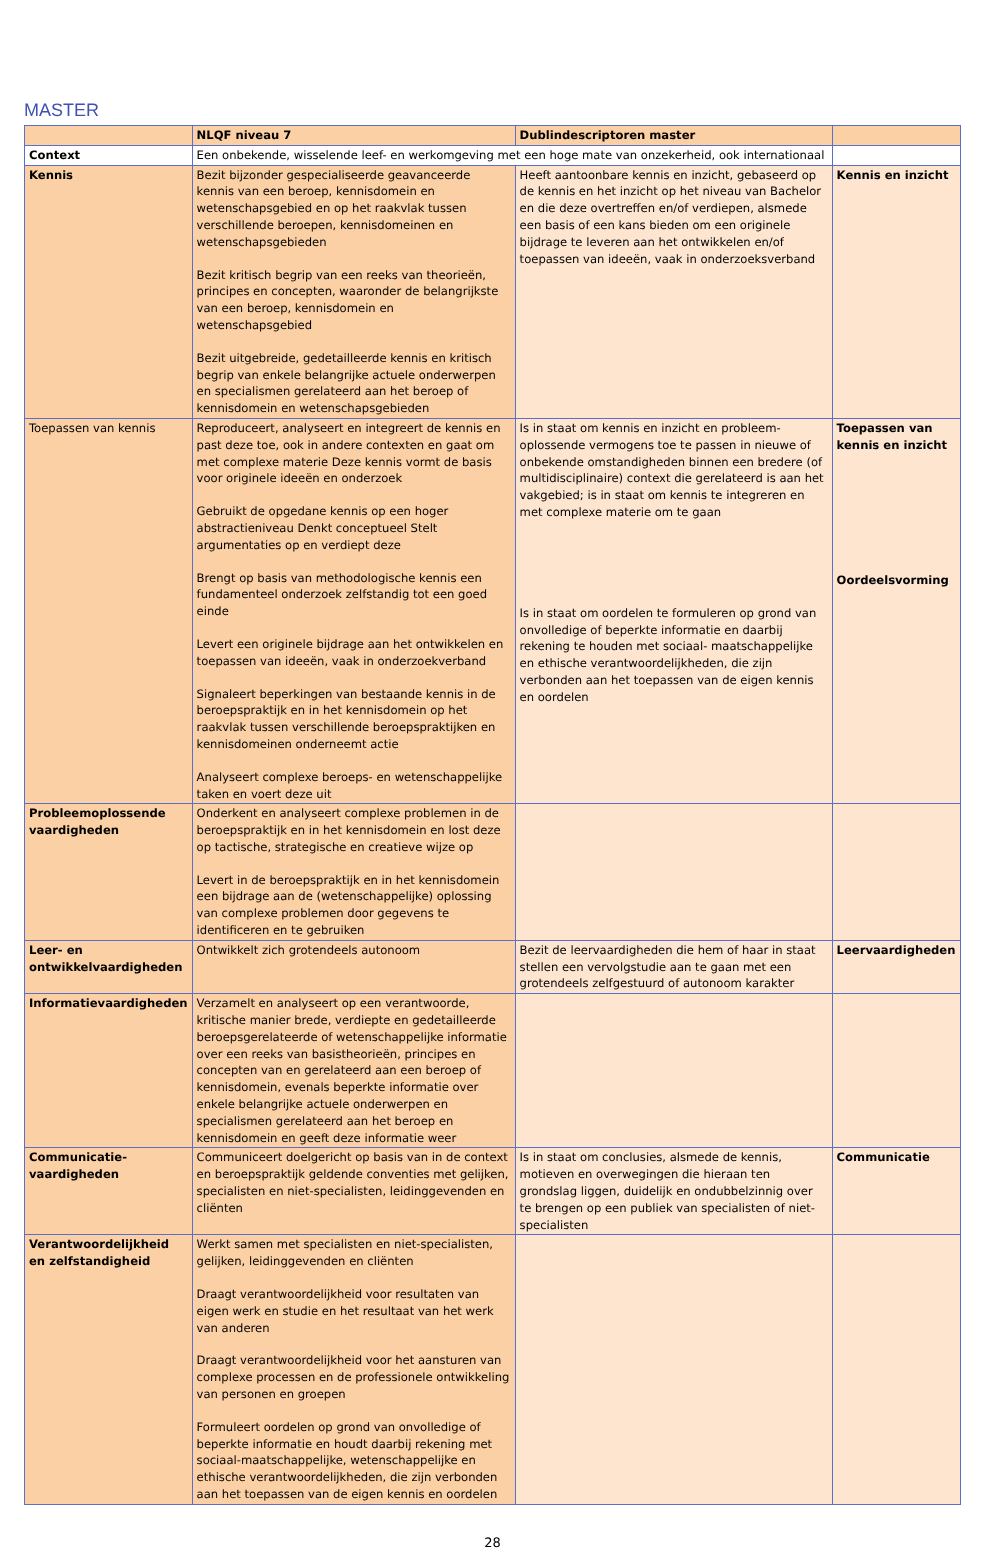MASTER
| | NLQF niveau 7 | Dublindescriptoren master | |
| --- | --- | --- | --- |
| Context | Een onbekende, wisselende leef- en werkomgeving met een hoge mate van onzekerheid, ook internationaal | | |
| Kennis | Bezit bijzonder gespecialiseerde geavanceerde kennis van een beroep, kennisdomein en wetenschapsgebied en op het raakvlak tussen verschillende beroepen, kennisdomeinen en wetenschapsgebieden Bezit kritisch begrip van een reeks van theorieën, principes en concepten, waaronder de belangrijkste van een beroep, kennisdomein en wetenschapsgebied Bezit uitgebreide, gedetailleerde kennis en kritisch begrip van enkele belangrijke actuele onderwerpen en specialismen gerelateerd aan het beroep of kennisdomein en wetenschapsgebieden | Heeft aantoonbare kennis en inzicht, gebaseerd op de kennis en het inzicht op het niveau van Bachelor en die deze overtreffen en/of verdiepen, alsmede een basis of een kans bieden om een originele bijdrage te leveren aan het ontwikkelen en/of toepassen van ideeën, vaak in onderzoeksverband | Kennis en inzicht |
| Toepassen van kennis | Reproduceert, analyseert en integreert de kennis en past deze toe, ook in andere contexten en gaat om met complexe materie Deze kennis vormt de basis voor originele ideeën en onderzoek Gebruikt de opgedane kennis op een hoger abstractieniveau Denkt conceptueel Stelt argumentaties op en verdiept deze Brengt op basis van methodologische kennis een fundamenteel onderzoek zelfstandig tot een goed einde Levert een originele bijdrage aan het ontwikkelen en toepassen van ideeën, vaak in onderzoekverband Signaleert beperkingen van bestaande kennis in de beroepspraktijk en in het kennisdomein op het raakvlak tussen verschillende beroepspraktijken en kennisdomeinen onderneemt actie Analyseert complexe beroeps- en wetenschappelijke taken en voert deze uit | Is in staat om kennis en inzicht en probleem-oplossende vermogens toe te passen in nieuwe of onbekende omstandigheden binnen een bredere (of multidisciplinaire) context die gerelateerd is aan het vakgebied; is in staat om kennis te integreren en met complexe materie om te gaan Is in staat om oordelen te formuleren op grond van onvolledige of beperkte informatie en daarbij rekening te houden met sociaal- maatschappelijke en ethische verantwoordelijkheden, die zijn verbonden aan het toepassen van de eigen kennis en oordelen | Toepassen van kennis en inzicht Oordeelsvorming |
| Probleemoplossende vaardigheden | Onderkent en analyseert complexe problemen in de beroepspraktijk en in het kennisdomein en lost deze op tactische, strategische en creatieve wijze op Levert in de beroepspraktijk en in het kennisdomein een bijdrage aan de (wetenschappelijke) oplossing van complexe problemen door gegevens te identificeren en te gebruiken | | |
| Leer- en ontwikkelvaardigheden | Ontwikkelt zich grotendeels autonoom | Bezit de leervaardigheden die hem of haar in staat stellen een vervolgstudie aan te gaan met een grotendeels zelfgestuurd of autonoom karakter | Leervaardigheden |
| Informatievaardigheden | Verzamelt en analyseert op een verantwoorde, kritische manier brede, verdiepte en gedetailleerde beroepsgerelateerde of wetenschappelijke informatie over een reeks van basistheorieën, principes en concepten van en gerelateerd aan een beroep of kennisdomein, evenals beperkte informatie over enkele belangrijke actuele onderwerpen en specialismen gerelateerd aan het beroep en kennisdomein en geeft deze informatie weer | | |
| Communicatie-vaardigheden | Communiceert doelgericht op basis van in de context en beroepspraktijk geldende conventies met gelijken, specialisten en niet-specialisten, leidinggevenden en cliënten | Is in staat om conclusies, alsmede de kennis, motieven en overwegingen die hieraan ten grondslag liggen, duidelijk en ondubbelzinnig over te brengen op een publiek van specialisten of niet- specialisten | Communicatie |
| Verantwoordelijkheid en zelfstandigheid | Werkt samen met specialisten en niet-specialisten, gelijken, leidinggevenden en cliënten Draagt verantwoordelijkheid voor resultaten van eigen werk en studie en het resultaat van het werk van anderen Draagt verantwoordelijkheid voor het aansturen van complexe processen en de professionele ontwikkeling van personen en groepen Formuleert oordelen op grond van onvolledige of beperkte informatie en houdt daarbij rekening met sociaal-maatschappelijke, wetenschappelijke en ethische verantwoordelijkheden, die zijn verbonden aan het toepassen van de eigen kennis en oordelen | | |
28